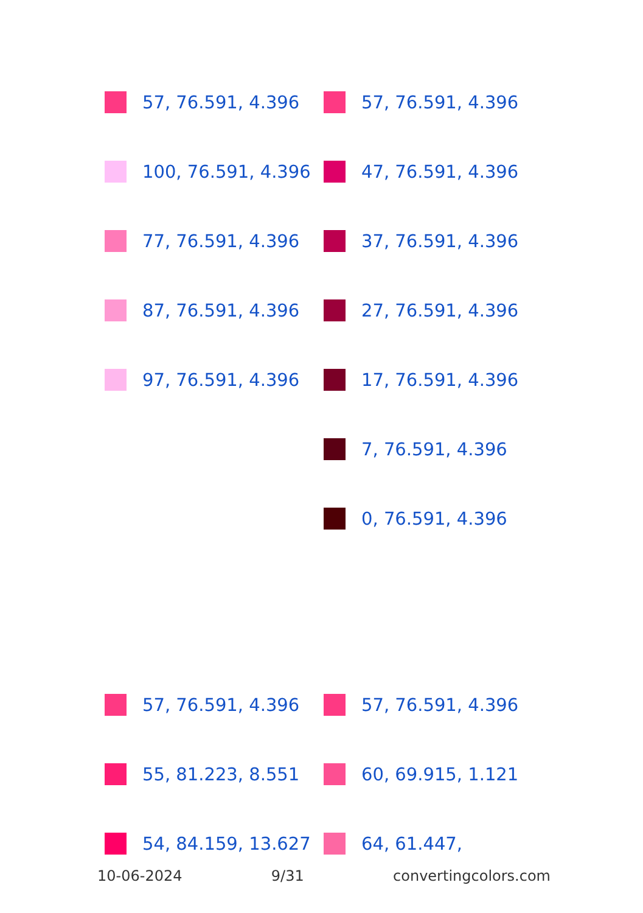57, 76.591, 4.396
100, 76.591, 4.396
77, 76.591, 4.396
87, 76.591, 4.396
97, 76.591, 4.396
57, 76.591, 4.396
47, 76.591, 4.396
37, 76.591, 4.396
27, 76.591, 4.396
17, 76.591, 4.396
7, 76.591, 4.396
0, 76.591, 4.396
57, 76.591, 4.396
55, 81.223, 8.551
54, 84.159, 13.627
57, 76.591, 4.396
60, 69.915, 1.121
64, 61.447,
10-06-2024 9/31 convertingcolors.com